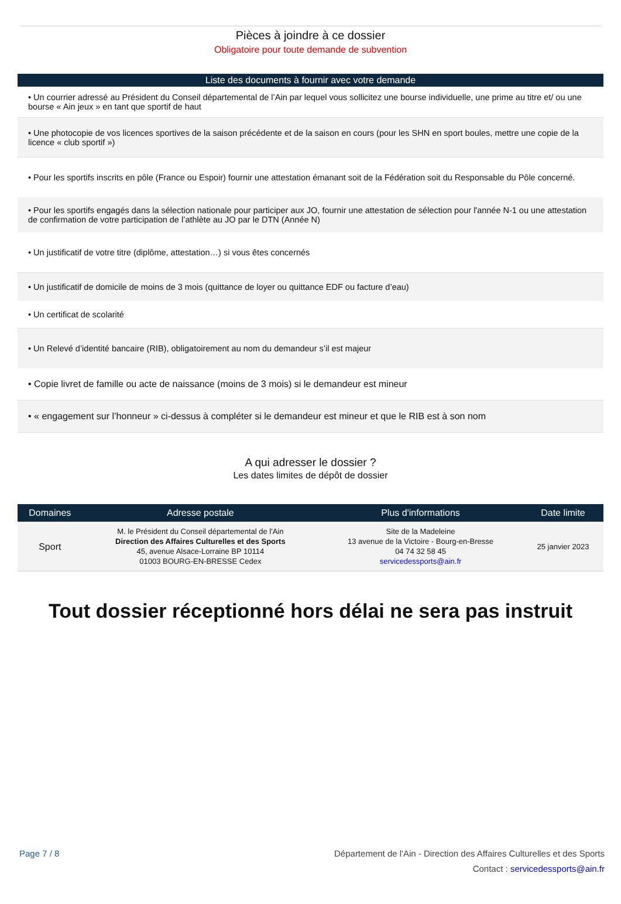Pièces à joindre à ce dossier
Obligatoire pour toute demande de subvention
Liste des documents à fournir avec votre demande
• Un courrier adressé au Président du Conseil départemental de l’Ain par lequel vous sollicitez une bourse individuelle, une prime au titre et/ ou une bourse « Ain jeux » en tant que sportif de haut
• Une photocopie de vos licences sportives de la saison précédente et de la saison en cours (pour les SHN en sport boules, mettre une copie de la licence « club sportif »)
• Pour les sportifs inscrits en pôle (France ou Espoir) fournir une attestation émanant soit de la Fédération soit du Responsable du Pôle concerné.
• Pour les sportifs engagés dans la sélection nationale pour participer aux JO, fournir une attestation de sélection pour l'année N-1 ou une attestation de confirmation de votre participation de l’athlète au JO par le DTN (Année N)
• Un justificatif de votre titre (diplôme, attestation…) si vous êtes concernés
• Un justificatif de domicile de moins de 3 mois (quittance de loyer ou quittance EDF ou facture d’eau)
• Un certificat de scolarité
• Un Relevé d’identité bancaire (RIB), obligatoirement au nom du demandeur s’il est majeur
• Copie livret de famille ou acte de naissance (moins de 3 mois) si le demandeur est mineur
• « engagement sur l’honneur » ci-dessus à compléter si le demandeur est mineur et que le RIB est à son nom
A qui adresser le dossier ?
Les dates limites de dépôt de dossier
| Domaines | Adresse postale | Plus d'informations | Date limite |
| --- | --- | --- | --- |
| Sport | M. le Président du Conseil départemental de l'Ain Direction des Affaires Culturelles et des Sports 45, avenue Alsace-Lorraine BP 10114 01003 BOURG-EN-BRESSE Cedex | Site de la Madeleine 13 avenue de la Victoire - Bourg-en-Bresse 04 74 32 58 45 servicedessports@ain.fr | 25 janvier 2023 |
Tout dossier réceptionné hors délai ne sera pas instruit
Page 7 / 8 Département de l'Ain - Direction des Affaires Culturelles et des Sports
Contact : servicedessports@ain.fr